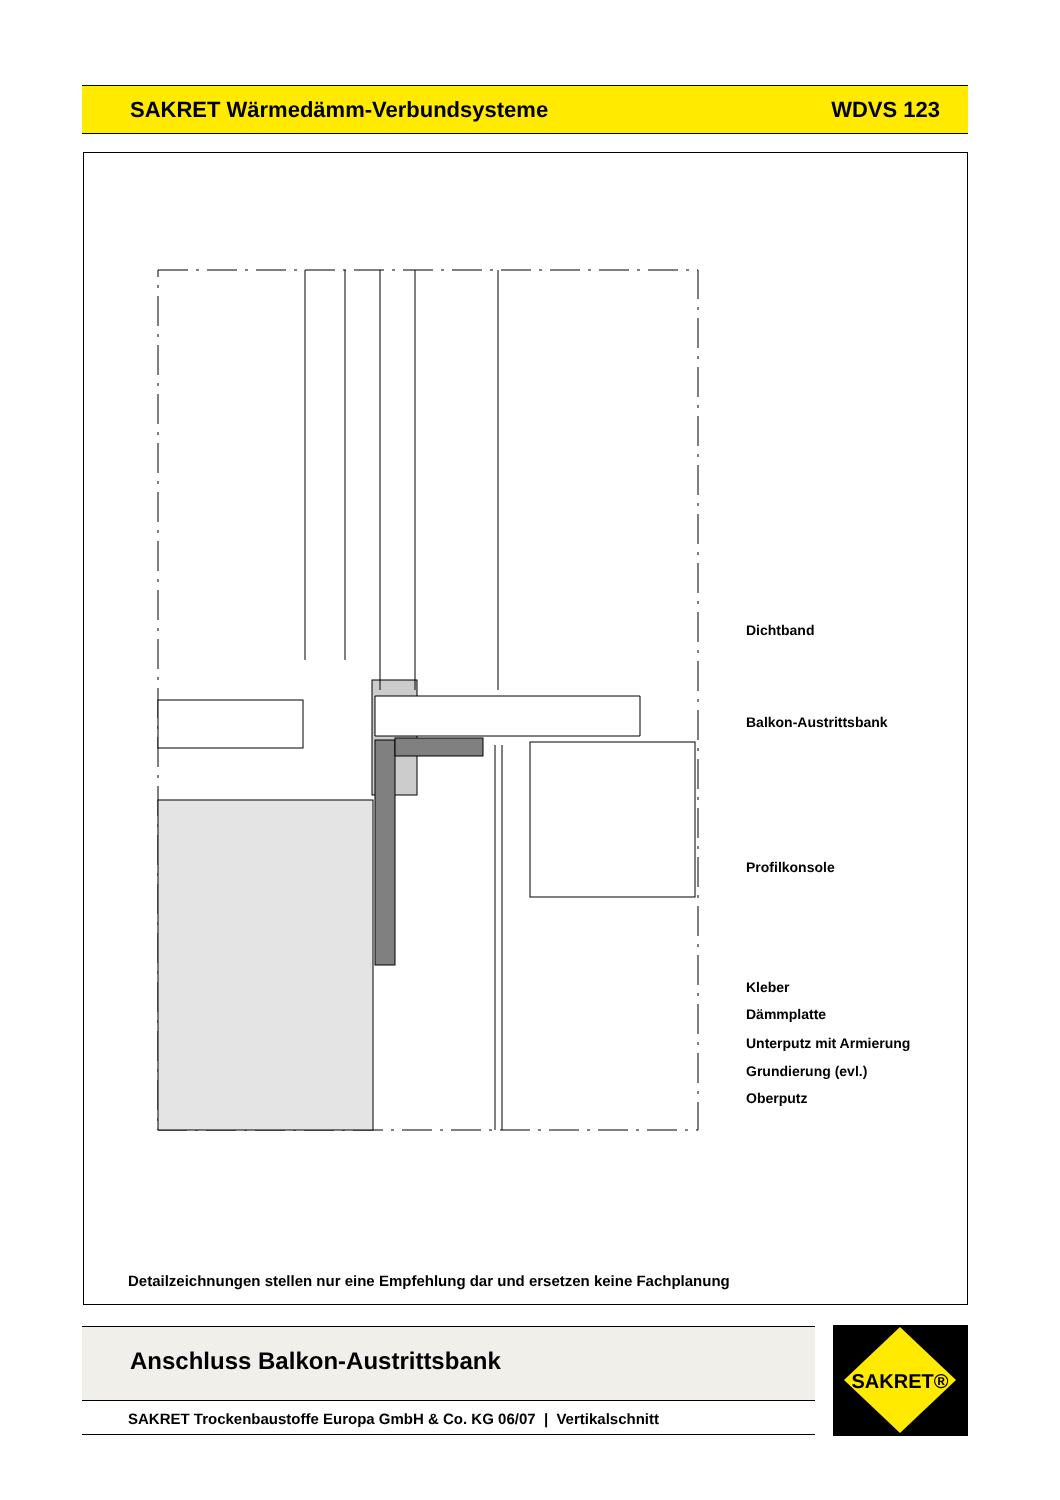SAKRET Wärmedämm-Verbundsysteme WDVS 123
Dichtband
Balkon-Austrittsbank
Profilkonsole
Kleber
Dämmplatte
Unterputz mit Armierung
Grundierung (evl.)
Oberputz
Detailzeichnungen stellen nur eine Empfehlung dar und ersetzen keine Fachplanung
Anschluss Balkon-Austrittsbank
SAKRET Trockenbaustoffe Europa GmbH & Co. KG 06/07 | Vertikalschnitt
SAKRET®